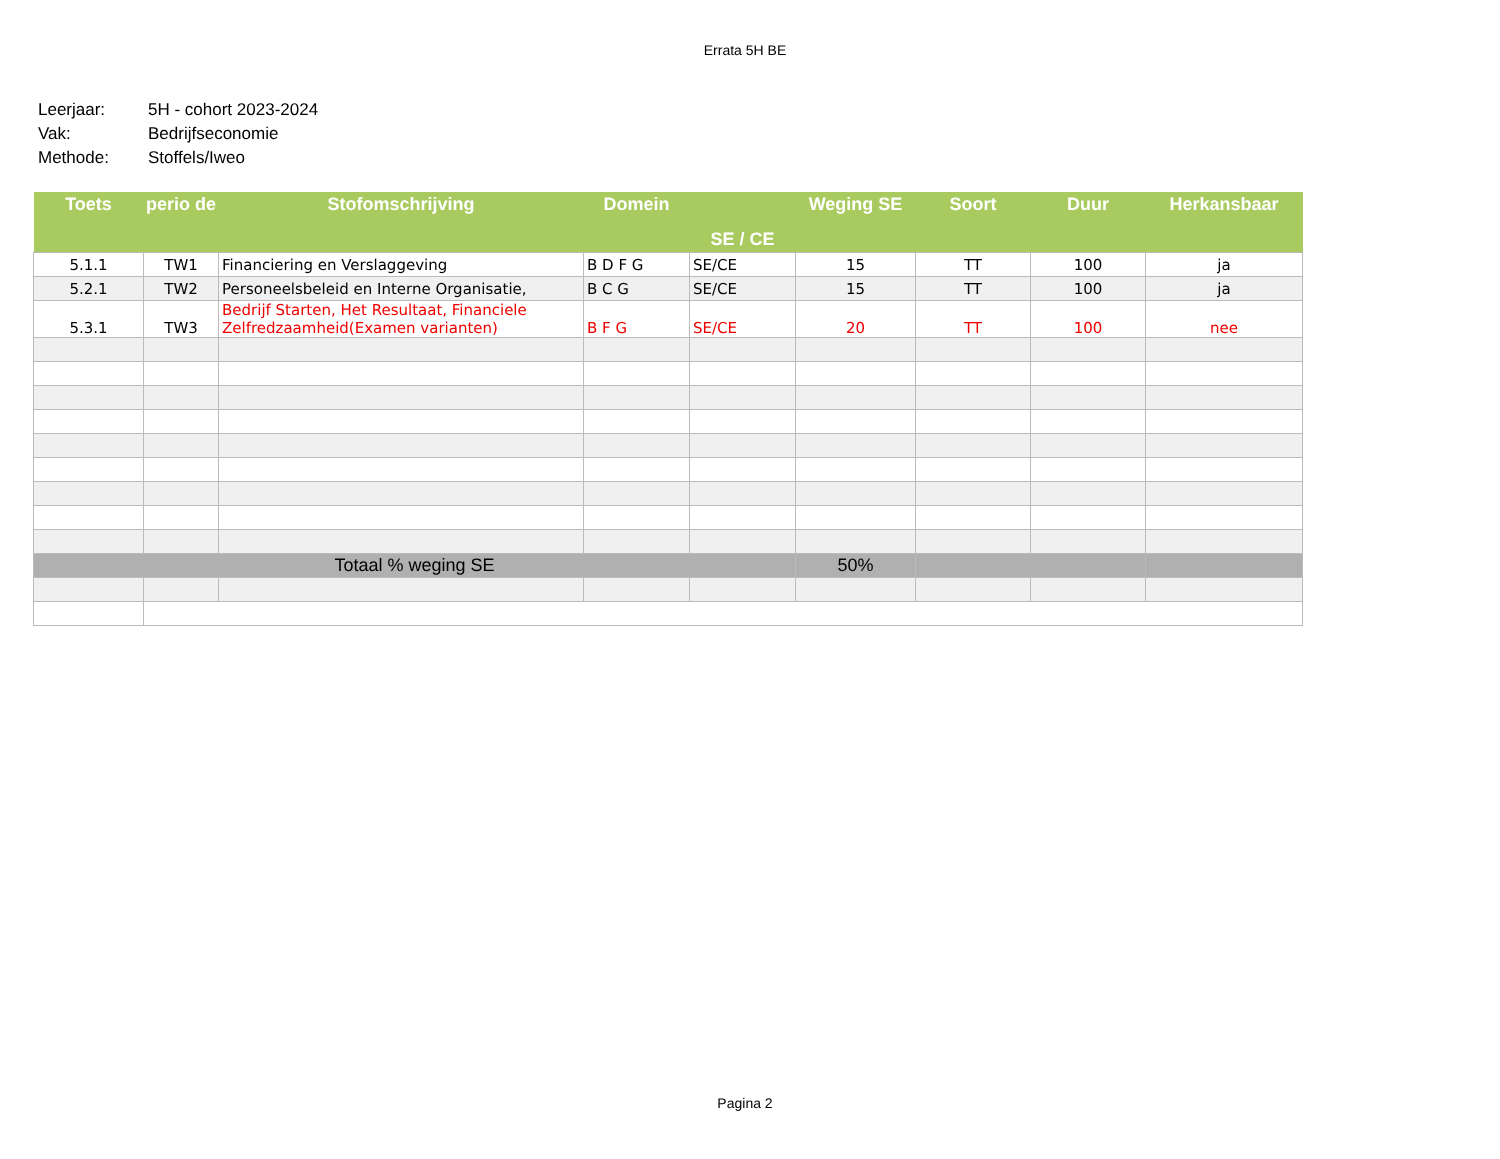Errata 5H BE
Leerjaar: 5H - cohort 2023-2024
Vak: Bedrijfseconomie
Methode: Stoffels/Iweo
| Toets | perio de | Stofomschrijving | Domein | SE / CE | Weging SE | Soort | Duur | Herkansbaar |
| --- | --- | --- | --- | --- | --- | --- | --- | --- |
| 5.1.1 | TW1 | Financiering en Verslaggeving | B D F G | SE/CE | 15 | TT | 100 | ja |
| 5.2.1 | TW2 | Personeelsbeleid en Interne Organisatie, | B C G | SE/CE | 15 | TT | 100 | ja |
| 5.3.1 | TW3 | Bedrijf Starten, Het Resultaat, Financiele Zelfredzaamheid(Examen varianten) | B F G | SE/CE | 20 | TT | 100 | nee |
| Totaal % weging SE | | | | | 50% | | | |
Pagina 2